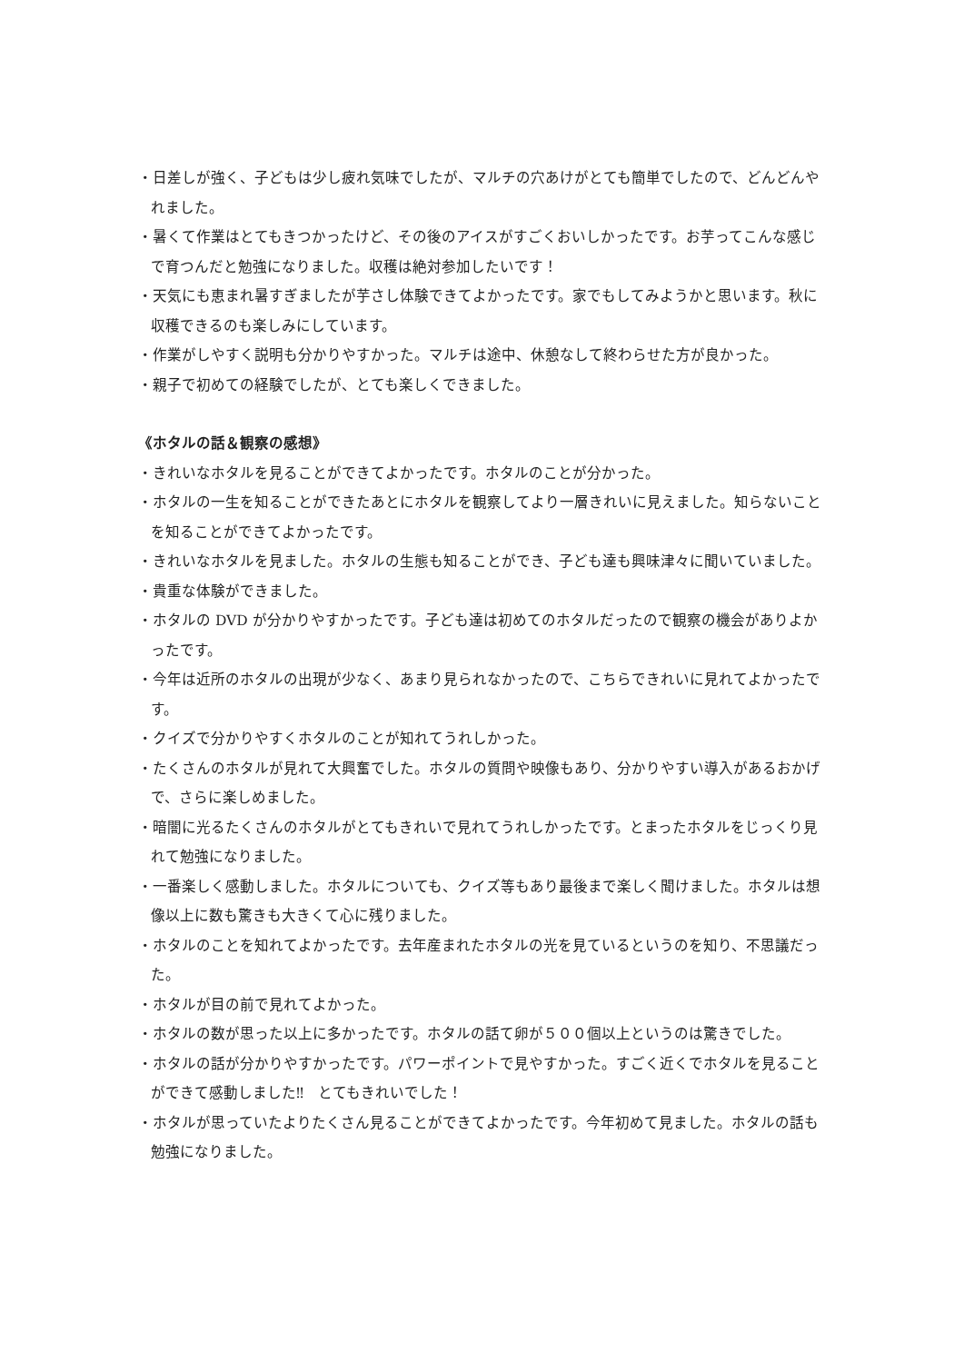・日差しが強く、子どもは少し疲れ気味でしたが、マルチの穴あけがとても簡単でしたので、どんどんやれました。
・暑くて作業はとてもきつかったけど、その後のアイスがすごくおいしかったです。お芋ってこんな感じで育つんだと勉強になりました。収穫は絶対参加したいです！
・天気にも恵まれ暑すぎましたが芋さし体験できてよかったです。家でもしてみようかと思います。秋に収穫できるのも楽しみにしています。
・作業がしやすく説明も分かりやすかった。マルチは途中、休憩なして終わらせた方が良かった。
・親子で初めての経験でしたが、とても楽しくできました。
《ホタルの話＆観察の感想》
・きれいなホタルを見ることができてよかったです。ホタルのことが分かった。
・ホタルの一生を知ることができたあとにホタルを観察してより一層きれいに見えました。知らないことを知ることができてよかったです。
・きれいなホタルを見ました。ホタルの生態も知ることができ、子ども達も興味津々に聞いていました。
・貴重な体験ができました。
・ホタルの DVD が分かりやすかったです。子ども達は初めてのホタルだったので観察の機会がありよかったです。
・今年は近所のホタルの出現が少なく、あまり見られなかったので、こちらできれいに見れてよかったです。
・クイズで分かりやすくホタルのことが知れてうれしかった。
・たくさんのホタルが見れて大興奮でした。ホタルの質問や映像もあり、分かりやすい導入があるおかげで、さらに楽しめました。
・暗闇に光るたくさんのホタルがとてもきれいで見れてうれしかったです。とまったホタルをじっくり見れて勉強になりました。
・一番楽しく感動しました。ホタルについても、クイズ等もあり最後まで楽しく聞けました。ホタルは想像以上に数も驚きも大きくて心に残りました。
・ホタルのことを知れてよかったです。去年産まれたホタルの光を見ているというのを知り、不思議だった。
・ホタルが目の前で見れてよかった。
・ホタルの数が思った以上に多かったです。ホタルの話て卵が５００個以上というのは驚きでした。
・ホタルの話が分かりやすかったです。パワーポイントで見やすかった。すごく近くでホタルを見ることができて感動しました‼　とてもきれいでした！
・ホタルが思っていたよりたくさん見ることができてよかったです。今年初めて見ました。ホタルの話も勉強になりました。